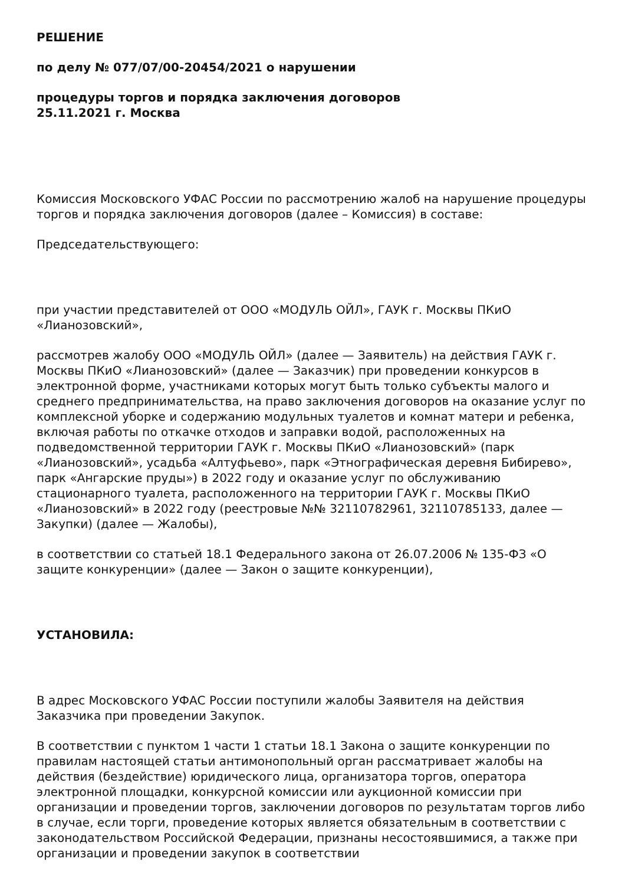РЕШЕНИЕ
по делу № 077/07/00-20454/2021 о нарушении
процедуры торгов и порядка заключения договоров
25.11.2021 г. Москва
Комиссия Московского УФАС России по рассмотрению жалоб на нарушение процедуры торгов и порядка заключения договоров (далее – Комиссия) в составе:
Председательствующего:
при участии представителей от ООО «МОДУЛЬ ОЙЛ», ГАУК г. Москвы ПКиО «Лианозовский»,
рассмотрев жалобу ООО «МОДУЛЬ ОЙЛ» (далее — Заявитель) на действия ГАУК г. Москвы ПКиО «Лианозовский» (далее — Заказчик) при проведении конкурсов в электронной форме, участниками которых могут быть только субъекты малого и среднего предпринимательства, на право заключения договоров на оказание услуг по комплексной уборке и содержанию модульных туалетов и комнат матери и ребенка, включая работы по откачке отходов и заправки водой, расположенных на подведомственной территории ГАУК г. Москвы ПКиО «Лианозовский» (парк «Лианозовский», усадьба «Алтуфьево», парк «Этнографическая деревня Бибирево», парк «Ангарские пруды») в 2022 году и оказание услуг по обслуживанию стационарного туалета, расположенного на территории ГАУК г. Москвы ПКиО «Лианозовский» в 2022 году (реестровые №№ 32110782961, 32110785133, далее — Закупки) (далее — Жалобы),
в соответствии со статьей 18.1 Федерального закона от 26.07.2006 № 135-ФЗ «О защите конкуренции» (далее — Закон о защите конкуренции),
УСТАНОВИЛА:
В адрес Московского УФАС России поступили жалобы Заявителя на действия Заказчика при проведении Закупок.
В соответствии с пунктом 1 части 1 статьи 18.1 Закона о защите конкуренции по правилам настоящей статьи антимонопольный орган рассматривает жалобы на действия (бездействие) юридического лица, организатора торгов, оператора электронной площадки, конкурсной комиссии или аукционной комиссии при организации и проведении торгов, заключении договоров по результатам торгов либо в случае, если торги, проведение которых является обязательным в соответствии с законодательством Российской Федерации, признаны несостоявшимися, а также при организации и проведении закупок в соответствии